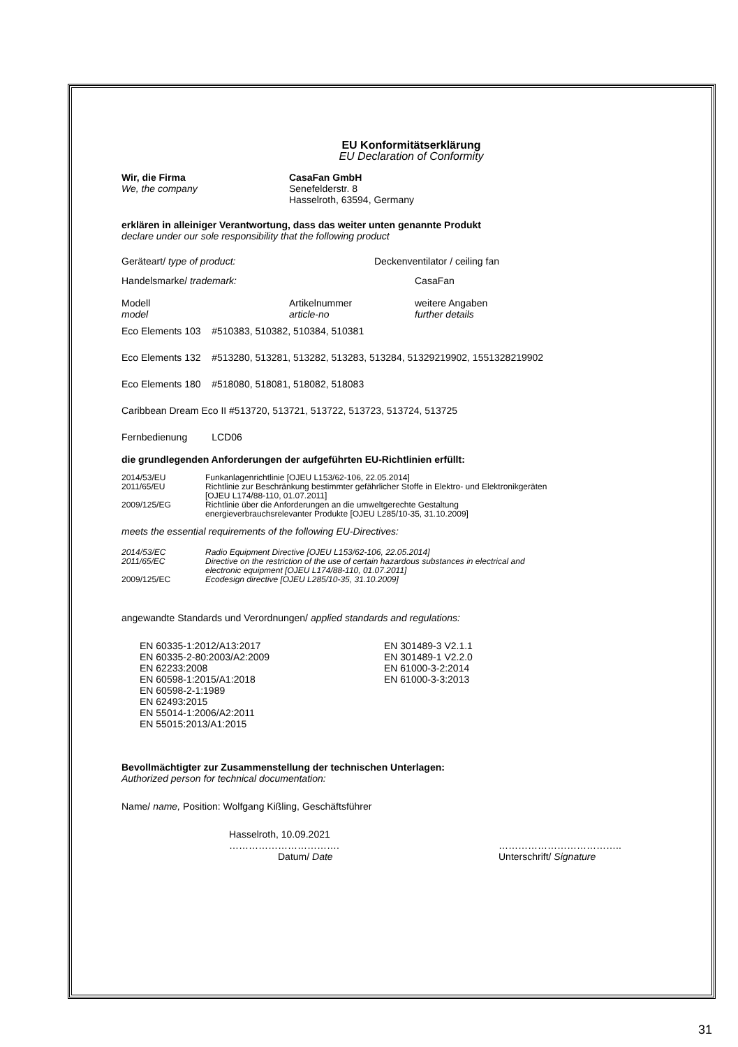EU Konformitätserklärung
EU Declaration of Conformity
Wir, die Firma
We, the company
CasaFan GmbH
Senefelderstr. 8
Hasselroth, 63594, Germany
erklären in alleiniger Verantwortung, dass das weiter unten genannte Produkt
declare under our sole responsibility that the following product
Geräteart/ type of product: Deckenventilator / ceiling fan
Handelsmarke/ trademark: CasaFan
Modell
model
Artikelnummer
article-no
weitere Angaben
further details
Eco Elements 103 #510383, 510382, 510384, 510381
Eco Elements 132 #513280, 513281, 513282, 513283, 513284, 51329219902, 1551328219902
Eco Elements 180 #518080, 518081, 518082, 518083
Caribbean Dream Eco II #513720, 513721, 513722, 513723, 513724, 513725
Fernbedienung LCD06
die grundlegenden Anforderungen der aufgeführten EU-Richtlinien erfüllt:
2014/53/EU Funkanlagenrichtlinie [OJEU L153/62-106, 22.05.2014]
2011/65/EU Richtlinie zur Beschränkung bestimmter gefährlicher Stoffe in Elektro- und Elektronikgeräten
[OJEU L174/88-110, 01.07.2011]
2009/125/EG Richtlinie über die Anforderungen an die umweltgerechte Gestaltung
energieverbrauchsrelevanter Produkte [OJEU L285/10-35, 31.10.2009]
meets the essential requirements of the following EU-Directives:
2014/53/EC Radio Equipment Directive [OJEU L153/62-106, 22.05.2014]
2011/65/EC Directive on the restriction of the use of certain hazardous substances in electrical and
electronic equipment [OJEU L174/88-110, 01.07.2011]
2009/125/EC Ecodesign directive [OJEU L285/10-35, 31.10.2009]
angewandte Standards und Verordnungen/ applied standards and regulations:
EN 60335-1:2012/A13:2017
EN 60335-2-80:2003/A2:2009
EN 62233:2008
EN 60598-1:2015/A1:2018
EN 60598-2-1:1989
EN 62493:2015
EN 55014-1:2006/A2:2011
EN 55015:2013/A1:2015
EN 301489-3 V2.1.1
EN 301489-1 V2.2.0
EN 61000-3-2:2014
EN 61000-3-3:2013
Bevollmächtigter zur Zusammenstellung der technischen Unterlagen:
Authorized person for technical documentation:
Name/ name, Position: Wolfgang Kißling, Geschäftsführer
Hasselroth, 10.09.2021
…………………………….
Datum/ Date
………………………………..
Unterschrift/ Signature
31